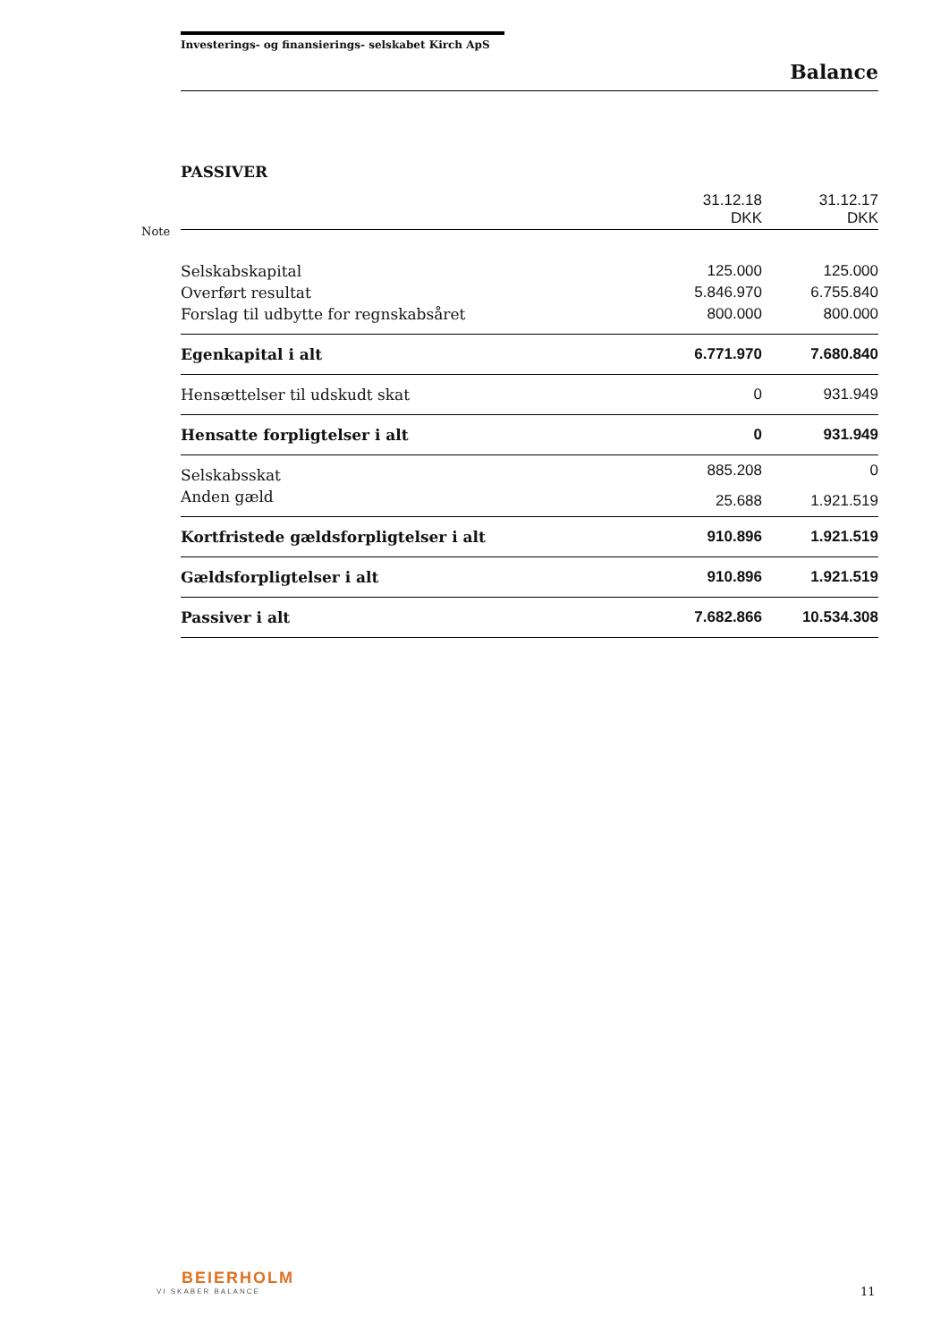Note
Investerings- og finansierings- selskabet Kirch ApS
Balance
PASSIVER
| | 31.12.18 DKK | 31.12.17 DKK |
| Selskabskapital | 125.000 | 125.000 |
| Overført resultat | 5.846.970 | 6.755.840 |
| Forslag til udbytte for regnskabsåret | 800.000 | 800.000 |
| Egenkapital i alt | 6.771.970 | 7.680.840 |
| Hensættelser til udskudt skat | 0 | 931.949 |
| Hensatte forpligtelser i alt | 0 | 931.949 |
| Selskabsskat | 885.208 | 0 |
| Anden gæld | 25.688 | 1.921.519 |
| Kortfristede gældsforpligtelser i alt | 910.896 | 1.921.519 |
| Gældsforpligtelser i alt | 910.896 | 1.921.519 |
| Passiver i alt | 7.682.866 | 10.534.308 |
BEIERHOLM
VI SKABER BALANCE
11